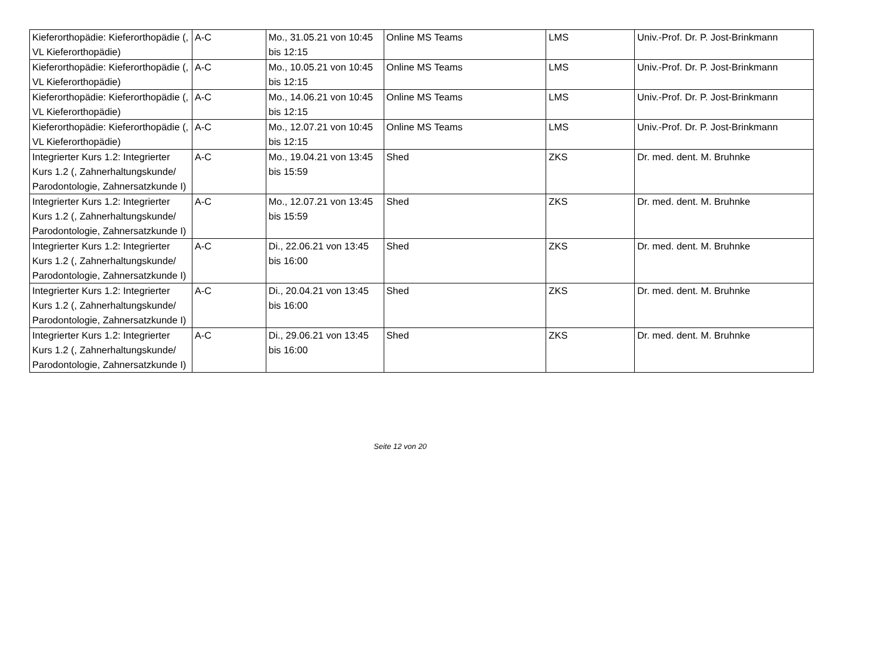| Kieferorthopädie: Kieferorthopädie (, VL Kieferorthopädie) | A-C | Mo., 31.05.21 von 10:45 bis 12:15 | Online MS Teams | LMS | Univ.-Prof. Dr. P. Jost-Brinkmann |
| Kieferorthopädie: Kieferorthopädie (, VL Kieferorthopädie) | A-C | Mo., 10.05.21 von 10:45 bis 12:15 | Online MS Teams | LMS | Univ.-Prof. Dr. P. Jost-Brinkmann |
| Kieferorthopädie: Kieferorthopädie (, VL Kieferorthopädie) | A-C | Mo., 14.06.21 von 10:45 bis 12:15 | Online MS Teams | LMS | Univ.-Prof. Dr. P. Jost-Brinkmann |
| Kieferorthopädie: Kieferorthopädie (, VL Kieferorthopädie) | A-C | Mo., 12.07.21 von 10:45 bis 12:15 | Online MS Teams | LMS | Univ.-Prof. Dr. P. Jost-Brinkmann |
| Integrierter Kurs 1.2: Integrierter Kurs 1.2 (, Zahnerhaltungskunde/ Parodontologie, Zahnersatzkunde I) | A-C | Mo., 19.04.21 von 13:45 bis 15:59 | Shed | ZKS | Dr. med. dent. M. Bruhnke |
| Integrierter Kurs 1.2: Integrierter Kurs 1.2 (, Zahnerhaltungskunde/ Parodontologie, Zahnersatzkunde I) | A-C | Mo., 12.07.21 von 13:45 bis 15:59 | Shed | ZKS | Dr. med. dent. M. Bruhnke |
| Integrierter Kurs 1.2: Integrierter Kurs 1.2 (, Zahnerhaltungskunde/ Parodontologie, Zahnersatzkunde I) | A-C | Di., 22.06.21 von 13:45 bis 16:00 | Shed | ZKS | Dr. med. dent. M. Bruhnke |
| Integrierter Kurs 1.2: Integrierter Kurs 1.2 (, Zahnerhaltungskunde/ Parodontologie, Zahnersatzkunde I) | A-C | Di., 20.04.21 von 13:45 bis 16:00 | Shed | ZKS | Dr. med. dent. M. Bruhnke |
| Integrierter Kurs 1.2: Integrierter Kurs 1.2 (, Zahnerhaltungskunde/ Parodontologie, Zahnersatzkunde I) | A-C | Di., 29.06.21 von 13:45 bis 16:00 | Shed | ZKS | Dr. med. dent. M. Bruhnke |
Seite 12 von 20